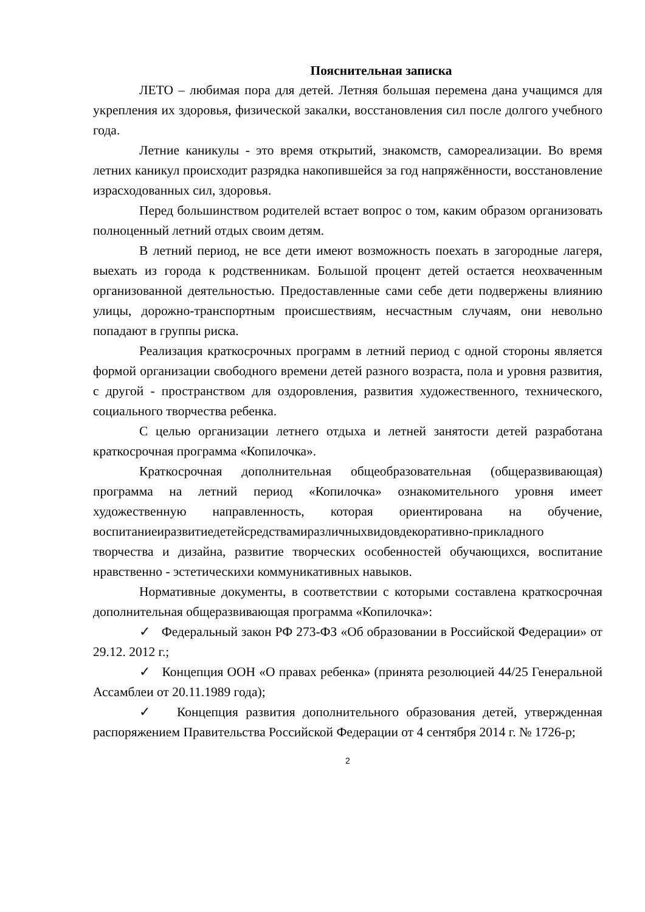Пояснительная записка
ЛЕТО – любимая пора для детей. Летняя большая перемена дана учащимся для укрепления их здоровья, физической закалки, восстановления сил после долгого учебного года.
Летние каникулы - это время открытий, знакомств, самореализации. Во время летних каникул происходит разрядка накопившейся за год напряжённости, восстановление израсходованных сил, здоровья.
Перед большинством родителей встает вопрос о том, каким образом организовать полноценный летний отдых своим детям.
В летний период, не все дети имеют возможность поехать в загородные лагеря, выехать из города к родственникам. Большой процент детей остается неохваченным организованной деятельностью. Предоставленные сами себе дети подвержены влиянию улицы, дорожно-транспортным происшествиям, несчастным случаям, они невольно попадают в группы риска.
Реализация краткосрочных программ в летний период с одной стороны является формой организации свободного времени детей разного возраста, пола и уровня развития, с другой - пространством для оздоровления, развития художественного, технического, социального творчества ребенка.
С целью организации летнего отдыха и летней занятости детей разработана краткосрочная программа «Копилочка».
Краткосрочная дополнительная общеобразовательная (общеразвивающая) программа на летний период «Копилочка» ознакомительного уровня имеет художественную направленность, которая ориентирована на обучение, воспитаниеиразвитиедетейсредствамиразличныхвидовдекоративно-прикладного творчества и дизайна, развитие творческих особенностей обучающихся, воспитание нравственно - эстетическихи коммуникативных навыков.
Нормативные документы, в соответствии с которыми составлена краткосрочная дополнительная общеразвивающая программа «Копилочка»:
✓ Федеральный закон РФ 273-ФЗ «Об образовании в Российской Федерации» от 29.12. 2012 г.;
✓ Концепция ООН «О правах ребенка» (принята резолюцией 44/25 Генеральной Ассамблеи от 20.11.1989 года);
✓ Концепция развития дополнительного образования детей, утвержденная распоряжением Правительства Российской Федерации от 4 сентября 2014 г. № 1726-р;
2